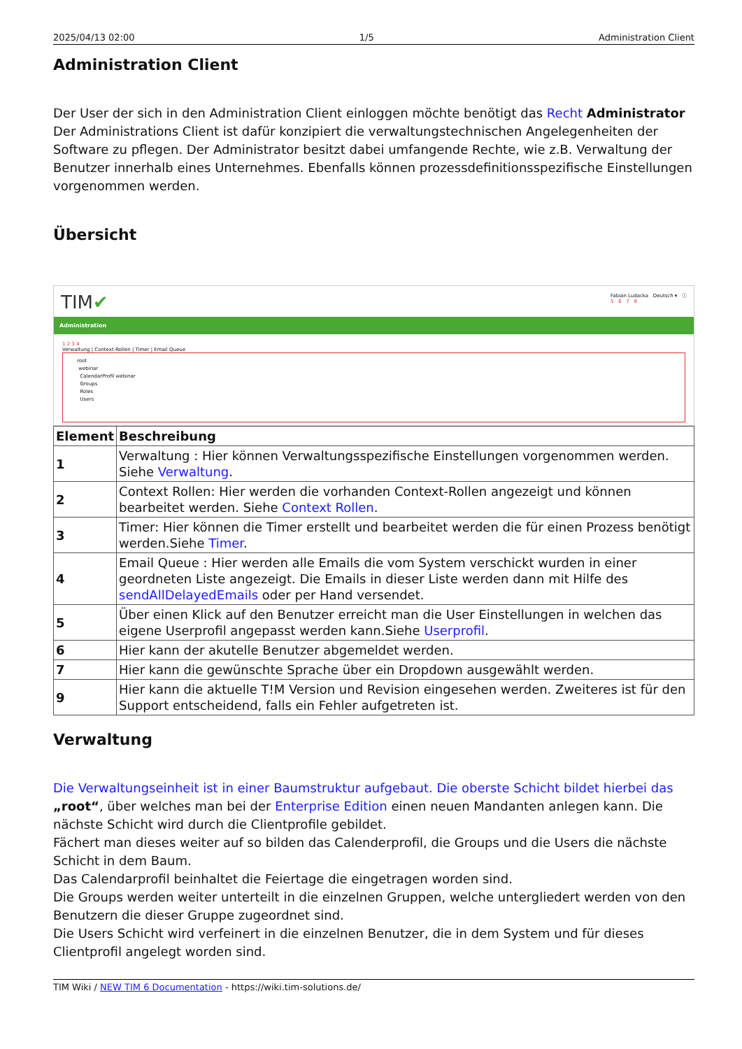2025/04/13 02:00 1/5 Administration Client
Administration Client
Der User der sich in den Administration Client einloggen möchte benötigt das Recht Administrator Der Administrations Client ist dafür konzipiert die verwaltungstechnischen Angelegenheiten der Software zu pflegen. Der Administrator besitzt dabei umfangende Rechte, wie z.B. Verwaltung der Benutzer innerhalb eines Unternehmes. Ebenfalls können prozessdefinitionsspezifische Einstellungen vorgenommen werden.
Übersicht
TIM✔ Fabian Ludacka Deutsch ▾ ⓘ
5 6 7 8
Administration
1 2 3 4
Verwaltung | Context-Rollen | Timer | Email Queue
root
webinar
CalendarProfil webinar
Groups
Roles
Users
| Element | Beschreibung |
| --- | --- |
| 1 | Verwaltung : Hier können Verwaltungsspezifische Einstellungen vorgenommen werden. Siehe Verwaltung . |
| 2 | Context Rollen: Hier werden die vorhanden Context-Rollen angezeigt und können bearbeitet werden. Siehe Context Rollen . |
| 3 | Timer: Hier können die Timer erstellt und bearbeitet werden die für einen Prozess benötigt werden.Siehe Timer . |
| 4 | Email Queue : Hier werden alle Emails die vom System verschickt wurden in einer geordneten Liste angezeigt. Die Emails in dieser Liste werden dann mit Hilfe des sendAllDelayedEmails oder per Hand versendet. |
| 5 | Über einen Klick auf den Benutzer erreicht man die User Einstellungen in welchen das eigene Userprofil angepasst werden kann.Siehe Userprofil . |
| 6 | Hier kann der akutelle Benutzer abgemeldet werden. |
| 7 | Hier kann die gewünschte Sprache über ein Dropdown ausgewählt werden. |
| 9 | Hier kann die aktuelle T!M Version und Revision eingesehen werden. Zweiteres ist für den Support entscheidend, falls ein Fehler aufgetreten ist. |
Verwaltung
Die Verwaltungseinheit ist in einer Baumstruktur aufgebaut. Die oberste Schicht bildet hierbei das „root“, über welches man bei der Enterprise Edition einen neuen Mandanten anlegen kann. Die nächste Schicht wird durch die Clientprofile gebildet.
Fächert man dieses weiter auf so bilden das Calenderprofil, die Groups und die Users die nächste Schicht in dem Baum.
Das Calendarprofil beinhaltet die Feiertage die eingetragen worden sind.
Die Groups werden weiter unterteilt in die einzelnen Gruppen, welche untergliedert werden von den Benutzern die dieser Gruppe zugeordnet sind.
Die Users Schicht wird verfeinert in die einzelnen Benutzer, die in dem System und für dieses Clientprofil angelegt worden sind.
TIM Wiki / NEW TIM 6 Documentation - https://wiki.tim-solutions.de/